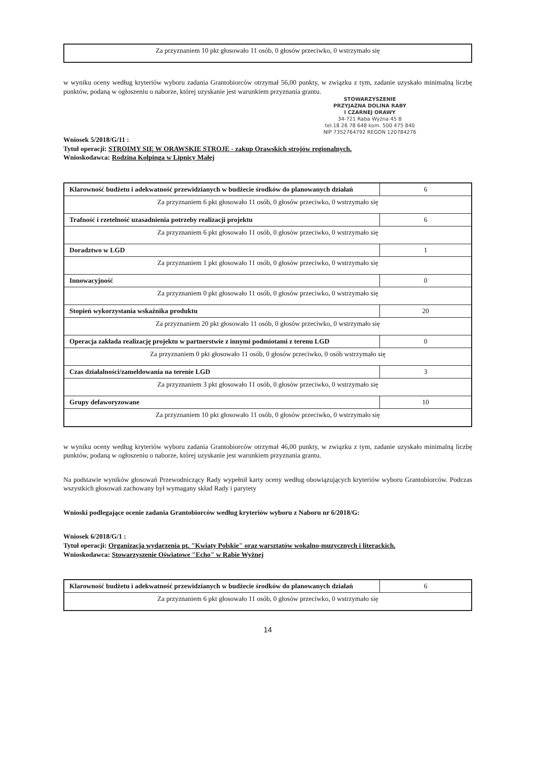| Za przyznaniem 10 pkt głosowało 11 osób, 0 głosów przeciwko, 0 wstrzymało się |
w wyniku oceny według kryteriów wyboru zadania Grantobiorców otrzymał 56,00 punkty, w związku z tym, zadanie uzyskało minimalną liczbę punktów, podaną w ogłoszeniu o naborze, której uzyskanie jest warunkiem przyznania grantu.
STOWARZYSZENIE
PRZYJAZNA DOLINA RABY
I CZARNEJ ORAWY
34-721 Raba Wyżna 45 B
tel.18 26 78 648 kom. 500 475 840
NIP 7352764792 REGON 120784276
Wniosek 5/2018/G/11 :
Tytuł operacji: STROIMY SIĘ W ORAWSKIE STROJE - zakup Orawskich strojów regionalnych.
Wnioskodawca: Rodzina Kolpinga w Lipnicy Małej
| Klarowność budżetu i adekwatność przewidzianych w budżecie środków do planowanych działań | 6 |
| Za przyznaniem 6 pkt głosowało 11 osób, 0 głosów przeciwko, 0 wstrzymało się | |
| Trafność i rzetelność uzasadnienia potrzeby realizacji projektu | 6 |
| Za przyznaniem 6 pkt głosowało 11 osób, 0 głosów przeciwko, 0 wstrzymało się | |
| Doradztwo w LGD | 1 |
| Za przyznaniem 1 pkt głosowało 11 osób, 0 głosów przeciwko, 0 wstrzymało się | |
| Innowacyjność | 0 |
| Za przyznaniem 0 pkt głosowało 11 osób, 0 głosów przeciwko, 0 wstrzymało się | |
| Stopień wykorzystania wskaźnika produktu | 20 |
| Za przyznaniem 20 pkt głosowało 11 osób, 0 głosów przeciwko, 0 wstrzymało się | |
| Operacja zakłada realizację projektu w partnerstwie z innymi podmiotami z terenu LGD | 0 |
| Za przyznaniem 0 pkt głosowało 11 osób, 0 głosów przeciwko, 0 osób wstrzymało się | |
| Czas działalności/zameldowania na terenie LGD | 3 |
| Za przyznaniem 3 pkt głosowało 11 osób, 0 głosów przeciwko, 0 wstrzymało się | |
| Grupy defaworyzowane | 10 |
| Za przyznaniem 10 pkt głosowało 11 osób, 0 głosów przeciwko, 0 wstrzymało się | |
w wyniku oceny według kryteriów wyboru zadania Grantobiorców otrzymał 46,00 punkty, w związku z tym, zadanie uzyskało minimalną liczbę punktów, podaną w ogłoszeniu o naborze, której uzyskanie jest warunkiem przyznania grantu.
Na podstawie wyników głosowań Przewodniczący Rady wypełnił karty oceny według obowiązujących kryteriów wyboru Grantobiorców. Podczas wszystkich głosowań zachowany był wymagany skład Rady i parytety
Wnioski podlegające ocenie zadania Grantobiorców według kryteriów wyboru z Naboru nr 6/2018/G:
Wniosek 6/2018/G/1 :
Tytuł operacji: Organizacja wydarzenia pt. "Kwiaty Polskie" oraz warsztatów wokalno-muzycznych i literackich.
Wnioskodawca: Stowarzyszenie Oświatowe "Echo" w Rabie Wyżnej
| Klarowność budżetu i adekwatność przewidzianych w budżecie środków do planowanych działań | 6 |
| Za przyznaniem 6 pkt głosowało 11 osób, 0 głosów przeciwko, 0 wstrzymało się | |
14